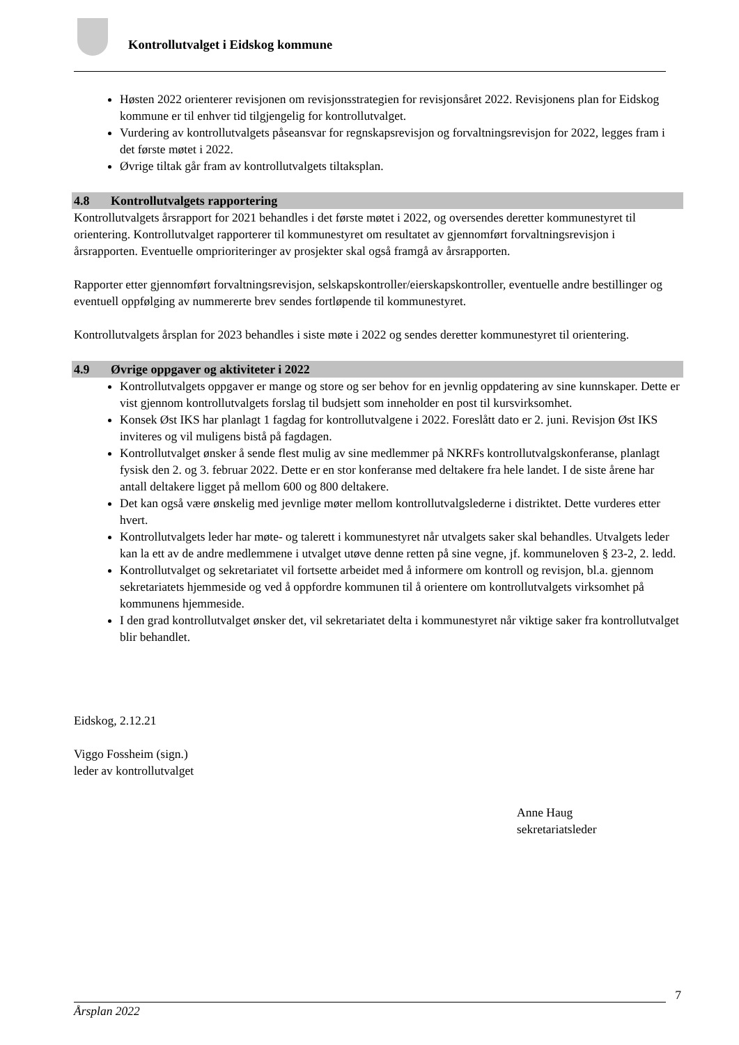Kontrollutvalget i Eidskog kommune
Høsten 2022 orienterer revisjonen om revisjonsstrategien for revisjonsåret 2022. Revisjonens plan for Eidskog kommune er til enhver tid tilgjengelig for kontrollutvalget.
Vurdering av kontrollutvalgets påseansvar for regnskapsrevisjon og forvaltningsrevisjon for 2022, legges fram i det første møtet i 2022.
Øvrige tiltak går fram av kontrollutvalgets tiltaksplan.
4.8 Kontrollutvalgets rapportering
Kontrollutvalgets årsrapport for 2021 behandles i det første møtet i 2022, og oversendes deretter kommunestyret til orientering. Kontrollutvalget rapporterer til kommunestyret om resultatet av gjennomført forvaltningsrevisjon i årsrapporten. Eventuelle omprioriteringer av prosjekter skal også framgå av årsrapporten.
Rapporter etter gjennomført forvaltningsrevisjon, selskapskontroller/eierskapskontroller, eventuelle andre bestillinger og eventuell oppfølging av nummererte brev sendes fortløpende til kommunestyret.
Kontrollutvalgets årsplan for 2023 behandles i siste møte i 2022 og sendes deretter kommunestyret til orientering.
4.9 Øvrige oppgaver og aktiviteter i 2022
Kontrollutvalgets oppgaver er mange og store og ser behov for en jevnlig oppdatering av sine kunnskaper. Dette er vist gjennom kontrollutvalgets forslag til budsjett som inneholder en post til kursvirksomhet.
Konsek Øst IKS har planlagt 1 fagdag for kontrollutvalgene i 2022. Foreslått dato er 2. juni. Revisjon Øst IKS inviteres og vil muligens bistå på fagdagen.
Kontrollutvalget ønsker å sende flest mulig av sine medlemmer på NKRFs kontrollutvalgskonferanse, planlagt fysisk den 2. og 3. februar 2022. Dette er en stor konferanse med deltakere fra hele landet. I de siste årene har antall deltakere ligget på mellom 600 og 800 deltakere.
Det kan også være ønskelig med jevnlige møter mellom kontrollutvalgslederne i distriktet. Dette vurderes etter hvert.
Kontrollutvalgets leder har møte- og talerett i kommunestyret når utvalgets saker skal behandles. Utvalgets leder kan la ett av de andre medlemmene i utvalget utøve denne retten på sine vegne, jf. kommuneloven § 23-2, 2. ledd.
Kontrollutvalget og sekretariatet vil fortsette arbeidet med å informere om kontroll og revisjon, bl.a. gjennom sekretariatets hjemmeside og ved å oppfordre kommunen til å orientere om kontrollutvalgets virksomhet på kommunens hjemmeside.
I den grad kontrollutvalget ønsker det, vil sekretariatet delta i kommunestyret når viktige saker fra kontrollutvalget blir behandlet.
Eidskog, 2.12.21
Viggo Fossheim (sign.)
leder av kontrollutvalget
Anne Haug
sekretariatsleder
7
Årsplan 2022